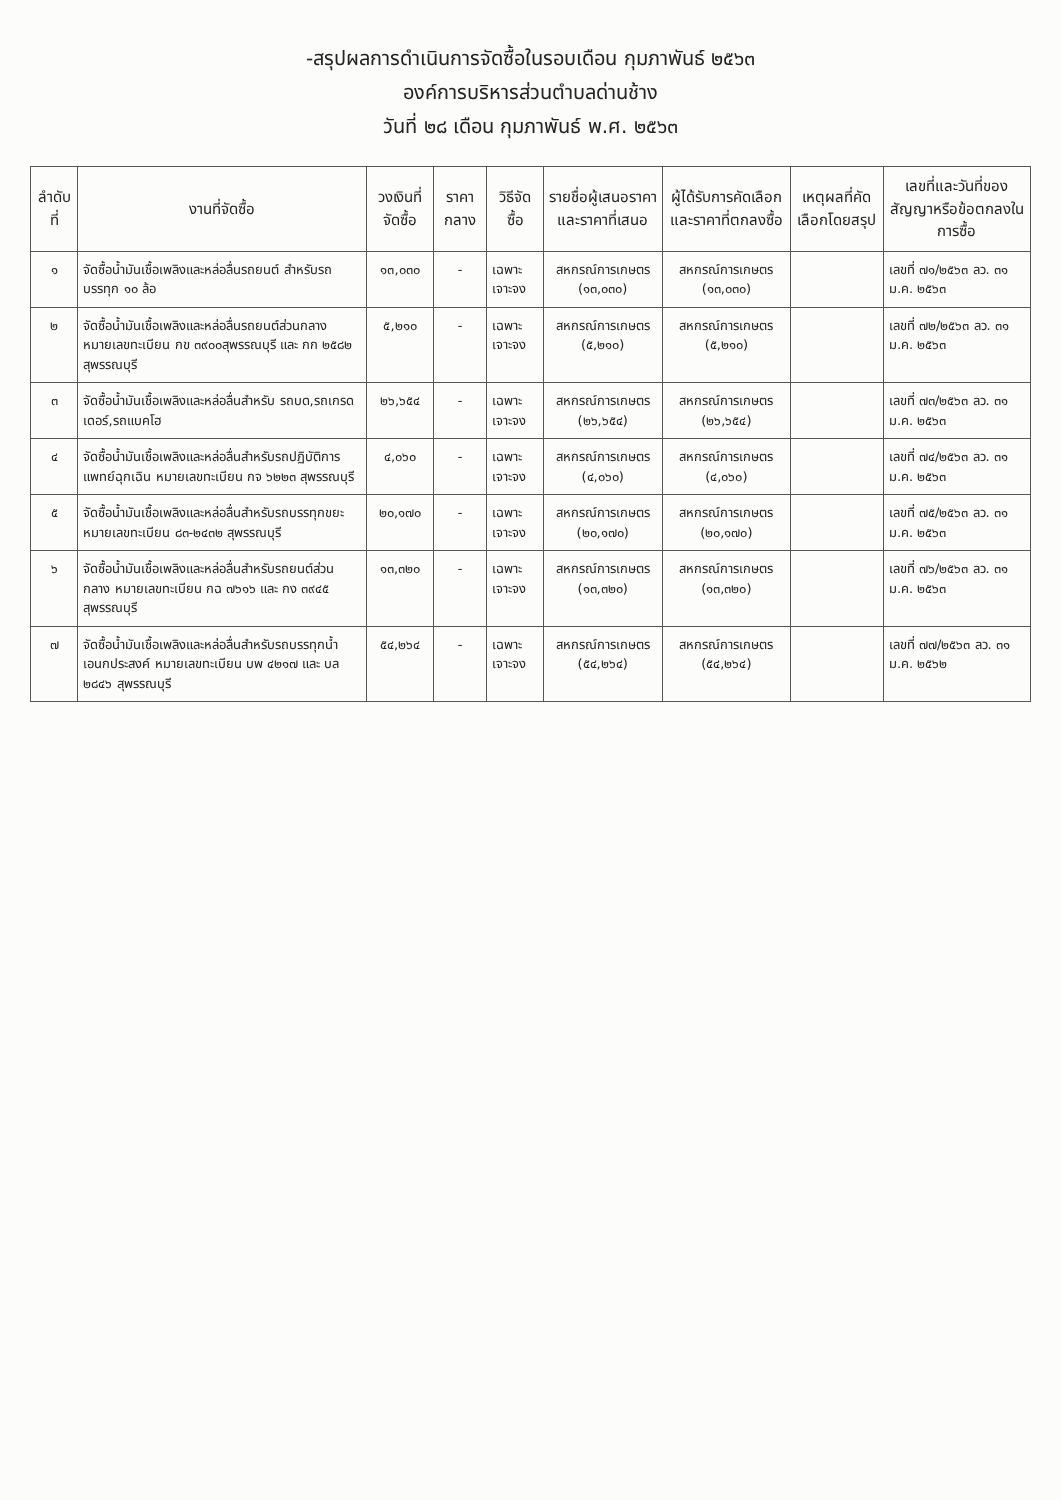-สรุปผลการดำเนินการจัดซื้อในรอบเดือน กุมภาพันธ์ ๒๕๖๓
องค์การบริหารส่วนตำบลด่านช้าง
วันที่ ๒๘ เดือน กุมภาพันธ์ พ.ศ. ๒๕๖๓
| ลำดับที่ | งานที่จัดซื้อ | วงเงินที่จัดซื้อ | ราคากลาง | วิธีจัดซื้อ | รายชื่อผู้เสนอราคาและราคาที่เสนอ | ผู้ได้รับการคัดเลือกและราคาที่ตกลงซื้อ | เหตุผลที่คัดเลือกโดยสรุป | เลขที่และวันที่ของสัญญาหรือข้อตกลงในการซื้อ |
| --- | --- | --- | --- | --- | --- | --- | --- | --- |
| ๑ | จัดซื้อน้ำมันเชื้อเพลิงและหล่อลื่นรถยนต์ สำหรับรถบรรทุก ๑๐ ล้อ | ๑๓,๐๓๐ | - | เฉพาะเจาะจง | สหกรณ์การเกษตร (๑๓,๐๓๐) | สหกรณ์การเกษตร (๑๓,๐๓๐) | | เลขที่ ๗๑/๒๕๖๓ ลว. ๓๑ ม.ค. ๒๕๖๓ |
| ๒ | จัดซื้อน้ำมันเชื้อเพลิงและหล่อลื่นรถยนต์ส่วนกลาง หมายเลขทะเบียน กข ๓๙๐๐สุพรรณบุรี และ กก ๒๕๘๒ สุพรรณบุรี | ๕,๒๑๐ | - | เฉพาะเจาะจง | สหกรณ์การเกษตร (๕,๒๑๐) | สหกรณ์การเกษตร (๕,๒๑๐) | | เลขที่ ๗๒/๒๕๖๓ ลว. ๓๑ ม.ค. ๒๕๖๓ |
| ๓ | จัดซื้อน้ำมันเชื้อเพลิงและหล่อลื่นสำหรับ รถบด,รถเกรดเดอร์,รถแบคโฮ | ๒๖,๖๕๔ | - | เฉพาะเจาะจง | สหกรณ์การเกษตร (๒๖,๖๕๔) | สหกรณ์การเกษตร (๒๖,๖๕๔) | | เลขที่ ๗๓/๒๕๖๓ ลว. ๓๑ ม.ค. ๒๕๖๓ |
| ๔ | จัดซื้อน้ำมันเชื้อเพลิงและหล่อลื่นสำหรับรถปฏิบัติการแพทย์ฉุกเฉิน หมายเลขทะเบียน กจ ๖๒๒๓ สุพรรณบุรี | ๔,๐๖๐ | - | เฉพาะเจาะจง | สหกรณ์การเกษตร (๔,๐๖๐) | สหกรณ์การเกษตร (๔,๐๖๐) | | เลขที่ ๗๔/๒๕๖๓ ลว. ๓๑ ม.ค. ๒๕๖๓ |
| ๕ | จัดซื้อน้ำมันเชื้อเพลิงและหล่อลื่นสำหรับรถบรรทุกขยะ หมายเลขทะเบียน ๘๓-๒๔๓๒ สุพรรณบุรี | ๒๐,๑๗๐ | - | เฉพาะเจาะจง | สหกรณ์การเกษตร (๒๐,๑๗๐) | สหกรณ์การเกษตร (๒๐,๑๗๐) | | เลขที่ ๗๕/๒๕๖๓ ลว. ๓๑ ม.ค. ๒๕๖๓ |
| ๖ | จัดซื้อน้ำมันเชื้อเพลิงและหล่อลื่นสำหรับรถยนต์ส่วนกลาง หมายเลขทะเบียน กฉ ๗๖๑๖ และ กง ๓๙๔๕ สุพรรณบุรี | ๑๓,๓๒๐ | - | เฉพาะเจาะจง | สหกรณ์การเกษตร (๑๓,๓๒๐) | สหกรณ์การเกษตร (๑๓,๓๒๐) | | เลขที่ ๗๖/๒๕๖๓ ลว. ๓๑ ม.ค. ๒๕๖๓ |
| ๗ | จัดซื้อน้ำมันเชื้อเพลิงและหล่อลื่นสำหรับรถบรรทุกน้ำเอนกประสงค์ หมายเลขทะเบียน บพ ๔๒๑๗ และ บล ๒๘๔๖ สุพรรณบุรี | ๕๔,๒๖๔ | - | เฉพาะเจาะจง | สหกรณ์การเกษตร (๕๔,๒๖๔) | สหกรณ์การเกษตร (๕๔,๒๖๔) | | เลขที่ ๗๗/๒๕๖๓ ลว. ๓๑ ม.ค. ๒๕๖๒ |